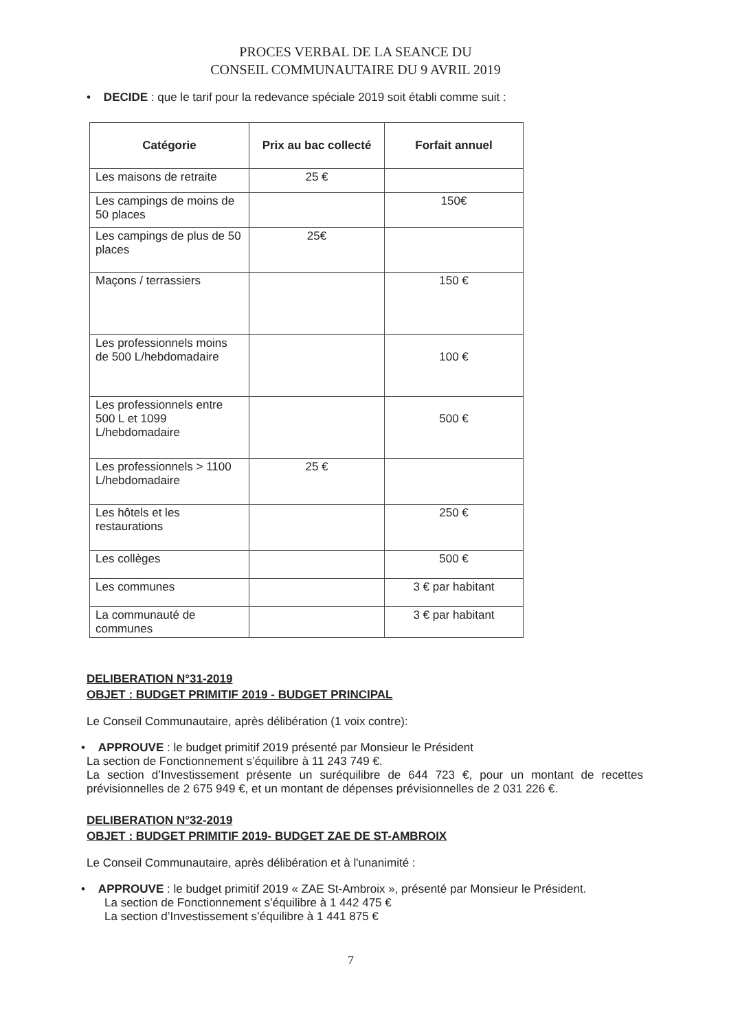PROCES VERBAL DE LA SEANCE DU
CONSEIL COMMUNAUTAIRE DU 9 AVRIL 2019
• DECIDE : que le tarif pour la redevance spéciale 2019 soit établi comme suit :
| Catégorie | Prix au bac collecté | Forfait annuel |
| --- | --- | --- |
| Les maisons de retraite | 25 € | |
| Les campings de moins de 50 places | | 150€ |
| Les campings de plus de 50 places | 25€ | |
| Maçons / terrassiers | | 150 € |
| Les professionnels moins de 500 L/hebdomadaire | | 100 € |
| Les professionnels entre 500 L et 1099 L/hebdomadaire | | 500 € |
| Les professionnels > 1100 L/hebdomadaire | 25 € | |
| Les hôtels et les restaurations | | 250 € |
| Les collèges | | 500 € |
| Les communes | | 3 € par habitant |
| La communauté de communes | | 3 € par habitant |
DELIBERATION N°31-2019
OBJET : BUDGET PRIMITIF 2019 - BUDGET PRINCIPAL
Le Conseil Communautaire, après délibération (1 voix contre):
• APPROUVE : le budget primitif 2019 présenté par Monsieur le Président
La section de Fonctionnement s’équilibre à 11 243 749 €.
La section d’Investissement présente un suréquilibre de 644 723 €, pour un montant de recettes prévisionnelles de 2 675 949 €, et un montant de dépenses prévisionnelles de 2 031 226 €.
DELIBERATION N°32-2019
OBJET : BUDGET PRIMITIF 2019- BUDGET ZAE DE ST-AMBROIX
Le Conseil Communautaire, après délibération et à l'unanimité :
• APPROUVE : le budget primitif 2019 « ZAE St-Ambroix », présenté par Monsieur le Président.
La section de Fonctionnement s’équilibre à 1 442 475 €
La section d’Investissement s’équilibre à 1 441 875 €
7